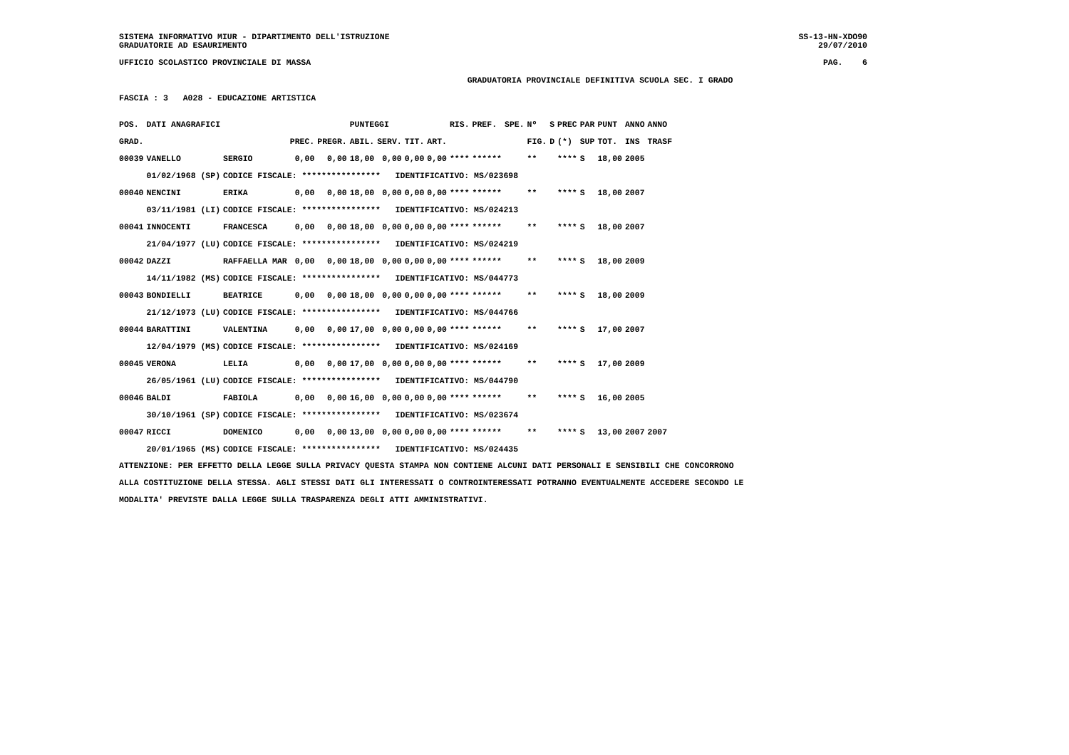SISTEMA INFORMATIVO MIUR - DIPARTIMENTO DELL'ISTRUZIONE SS-13-HN-XDO90
GRADUATORIE AD ESAURIMENTO 29/07/2010
UFFICIO SCOLASTICO PROVINCIALE DI MASSA PAG. 6
GRADUATORIA PROVINCIALE DEFINITIVA SCUOLA SEC. I GRADO
FASCIA : 3 A028 - EDUCAZIONE ARTISTICA
| POS. | DATI ANAGRAFICI | | | | PUNTEGGI | | | | RIS. | PREF. | SPE. | Nº | S | PREC | PAR | PUNT | ANNO | ANNO |
| --- | --- | --- | --- | --- | --- | --- | --- | --- | --- | --- | --- | --- | --- | --- | --- | --- | --- | --- |
| GRAD. | | | PREC. | PREGR. | ABIL. | SERV. | TIT. | ART. | | | | FIG. | D | (*) | SUP | TOT. | INS | TRASF |
| 00039 | VANELLO | SERGIO | 0,00 | 0,00 | 18,00 | 0,00 | 0,00 | 0,00 | **** | ****** | | ** | | **** | S | 18,00 | 2005 | |
| | 01/02/1968 (SP) | CODICE FISCALE: **************** IDENTIFICATIVO: MS/023698 | | | | | | | | | | | | | | | | |
| 00040 | NENCINI | ERIKA | 0,00 | 0,00 | 18,00 | 0,00 | 0,00 | 0,00 | **** | ****** | | ** | | **** | S | 18,00 | 2007 | |
| | 03/11/1981 (LI) | CODICE FISCALE: **************** IDENTIFICATIVO: MS/024213 | | | | | | | | | | | | | | | | |
| 00041 | INNOCENTI | FRANCESCA | 0,00 | 0,00 | 18,00 | 0,00 | 0,00 | 0,00 | **** | ****** | | ** | | **** | S | 18,00 | 2007 | |
| | 21/04/1977 (LU) | CODICE FISCALE: **************** IDENTIFICATIVO: MS/024219 | | | | | | | | | | | | | | | | |
| 00042 | DAZZI | RAFFAELLA MAR | 0,00 | 0,00 | 18,00 | 0,00 | 0,00 | 0,00 | **** | ****** | | ** | | **** | S | 18,00 | 2009 | |
| | 14/11/1982 (MS) | CODICE FISCALE: **************** IDENTIFICATIVO: MS/044773 | | | | | | | | | | | | | | | | |
| 00043 | BONDIELLI | BEATRICE | 0,00 | 0,00 | 18,00 | 0,00 | 0,00 | 0,00 | **** | ****** | | ** | | **** | S | 18,00 | 2009 | |
| | 21/12/1973 (LU) | CODICE FISCALE: **************** IDENTIFICATIVO: MS/044766 | | | | | | | | | | | | | | | | |
| 00044 | BARATTINI | VALENTINA | 0,00 | 0,00 | 17,00 | 0,00 | 0,00 | 0,00 | **** | ****** | | ** | | **** | S | 17,00 | 2007 | |
| | 12/04/1979 (MS) | CODICE FISCALE: **************** IDENTIFICATIVO: MS/024169 | | | | | | | | | | | | | | | | |
| 00045 | VERONA | LELIA | 0,00 | 0,00 | 17,00 | 0,00 | 0,00 | 0,00 | **** | ****** | | ** | | **** | S | 17,00 | 2009 | |
| | 26/05/1961 (LU) | CODICE FISCALE: **************** IDENTIFICATIVO: MS/044790 | | | | | | | | | | | | | | | | |
| 00046 | BALDI | FABIOLA | 0,00 | 0,00 | 16,00 | 0,00 | 0,00 | 0,00 | **** | ****** | | ** | | **** | S | 16,00 | 2005 | |
| | 30/10/1961 (SP) | CODICE FISCALE: **************** IDENTIFICATIVO: MS/023674 | | | | | | | | | | | | | | | | |
| 00047 | RICCI | DOMENICO | 0,00 | 0,00 | 13,00 | 0,00 | 0,00 | 0,00 | **** | ****** | | ** | | **** | S | 13,00 | 2007 | 2007 |
| | 20/01/1965 (MS) | CODICE FISCALE: **************** IDENTIFICATIVO: MS/024435 | | | | | | | | | | | | | | | | |
ATTENZIONE: PER EFFETTO DELLA LEGGE SULLA PRIVACY QUESTA STAMPA NON CONTIENE ALCUNI DATI PERSONALI E SENSIBILI CHE CONCORRONO
ALLA COSTITUZIONE DELLA STESSA. AGLI STESSI DATI GLI INTERESSATI O CONTROINTERESSATI POTRANNO EVENTUALMENTE ACCEDERE SECONDO LE
MODALITA' PREVISTE DALLA LEGGE SULLA TRASPARENZA DEGLI ATTI AMMINISTRATIVI.